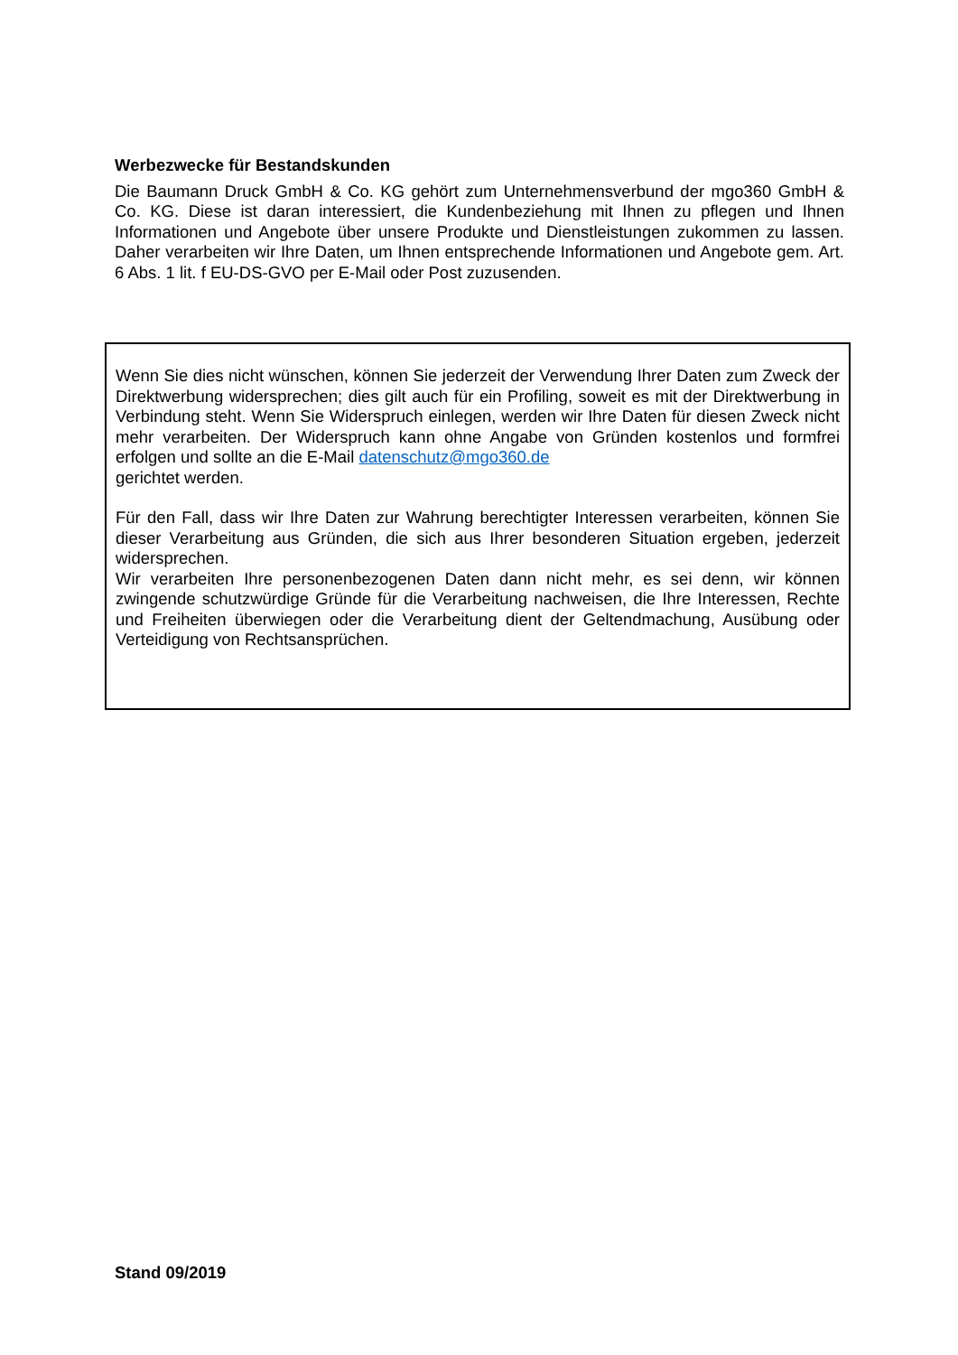Werbezwecke für Bestandskunden
Die Baumann Druck GmbH & Co. KG gehört zum Unternehmensverbund der mgo360 GmbH & Co. KG. Diese ist daran interessiert, die Kundenbeziehung mit Ihnen zu pflegen und Ihnen Informationen und Angebote über unsere Produkte und Dienstleistungen zukommen zu lassen. Daher verarbeiten wir Ihre Daten, um Ihnen entsprechende Informationen und Angebote gem. Art. 6 Abs. 1 lit. f EU-DS-GVO per E-Mail oder Post zuzusenden.
Wenn Sie dies nicht wünschen, können Sie jederzeit der Verwendung Ihrer Daten zum Zweck der Direktwerbung widersprechen; dies gilt auch für ein Profiling, soweit es mit der Direktwerbung in Verbindung steht. Wenn Sie Widerspruch einlegen, werden wir Ihre Daten für diesen Zweck nicht mehr verarbeiten. Der Widerspruch kann ohne Angabe von Gründen kostenlos und formfrei erfolgen und sollte an die E-Mail datenschutz@mgo360.de
gerichtet werden.
Für den Fall, dass wir Ihre Daten zur Wahrung berechtigter Interessen verarbeiten, können Sie dieser Verarbeitung aus Gründen, die sich aus Ihrer besonderen Situation ergeben, jederzeit widersprechen.
Wir verarbeiten Ihre personenbezogenen Daten dann nicht mehr, es sei denn, wir können zwingende schutzwürdige Gründe für die Verarbeitung nachweisen, die Ihre Interessen, Rechte und Freiheiten überwiegen oder die Verarbeitung dient der Geltendmachung, Ausübung oder Verteidigung von Rechtsansprüchen.
Stand 09/2019